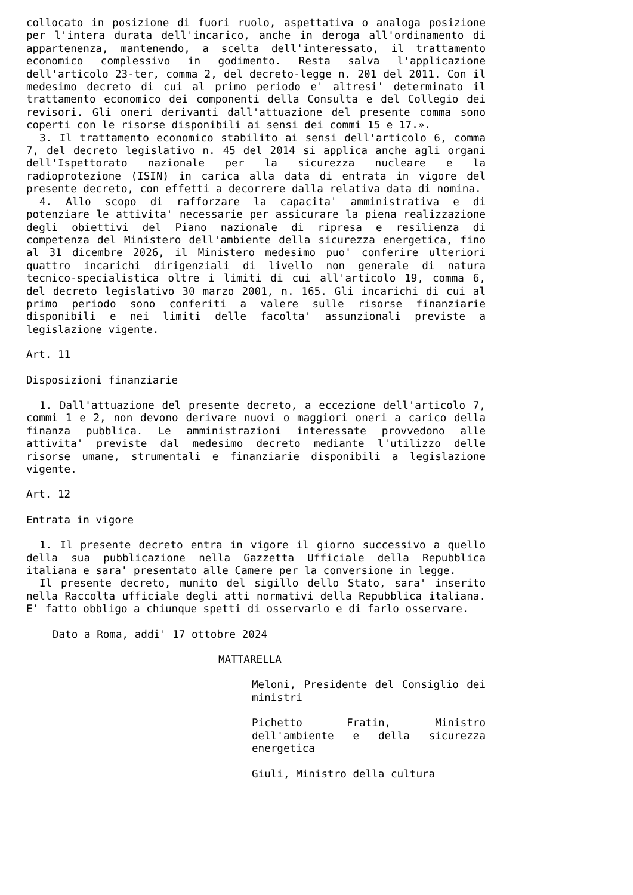collocato in posizione di fuori ruolo, aspettativa o analoga posizione per l'intera durata dell'incarico, anche in deroga all'ordinamento di appartenenza, mantenendo, a scelta dell'interessato, il trattamento economico complessivo in godimento. Resta salva l'applicazione dell'articolo 23-ter, comma 2, del decreto-legge n. 201 del 2011. Con il medesimo decreto di cui al primo periodo e' altresi' determinato il trattamento economico dei componenti della Consulta e del Collegio dei revisori. Gli oneri derivanti dall'attuazione del presente comma sono coperti con le risorse disponibili ai sensi dei commi 15 e 17.».
3. Il trattamento economico stabilito ai sensi dell'articolo 6, comma 7, del decreto legislativo n. 45 del 2014 si applica anche agli organi dell'Ispettorato nazionale per la sicurezza nucleare e la radioprotezione (ISIN) in carica alla data di entrata in vigore del presente decreto, con effetti a decorrere dalla relativa data di nomina.
4. Allo scopo di rafforzare la capacita' amministrativa e di potenziare le attivita' necessarie per assicurare la piena realizzazione degli obiettivi del Piano nazionale di ripresa e resilienza di competenza del Ministero dell'ambiente della sicurezza energetica, fino al 31 dicembre 2026, il Ministero medesimo puo' conferire ulteriori quattro incarichi dirigenziali di livello non generale di natura tecnico-specialistica oltre i limiti di cui all'articolo 19, comma 6, del decreto legislativo 30 marzo 2001, n. 165. Gli incarichi di cui al primo periodo sono conferiti a valere sulle risorse finanziarie disponibili e nei limiti delle facolta' assunzionali previste a legislazione vigente.
Art. 11
Disposizioni finanziarie
1. Dall'attuazione del presente decreto, a eccezione dell'articolo 7, commi 1 e 2, non devono derivare nuovi o maggiori oneri a carico della finanza pubblica. Le amministrazioni interessate provvedono alle attivita' previste dal medesimo decreto mediante l'utilizzo delle risorse umane, strumentali e finanziarie disponibili a legislazione vigente.
Art. 12
Entrata in vigore
1. Il presente decreto entra in vigore il giorno successivo a quello della sua pubblicazione nella Gazzetta Ufficiale della Repubblica italiana e sara' presentato alle Camere per la conversione in legge.
Il presente decreto, munito del sigillo dello Stato, sara' inserito nella Raccolta ufficiale degli atti normativi della Repubblica italiana. E' fatto obbligo a chiunque spetti di osservarlo e di farlo osservare.
Dato a Roma, addi' 17 ottobre 2024
MATTARELLA
Meloni, Presidente del Consiglio dei ministri
Pichetto Fratin, Ministro dell'ambiente e della sicurezza energetica
Giuli, Ministro della cultura